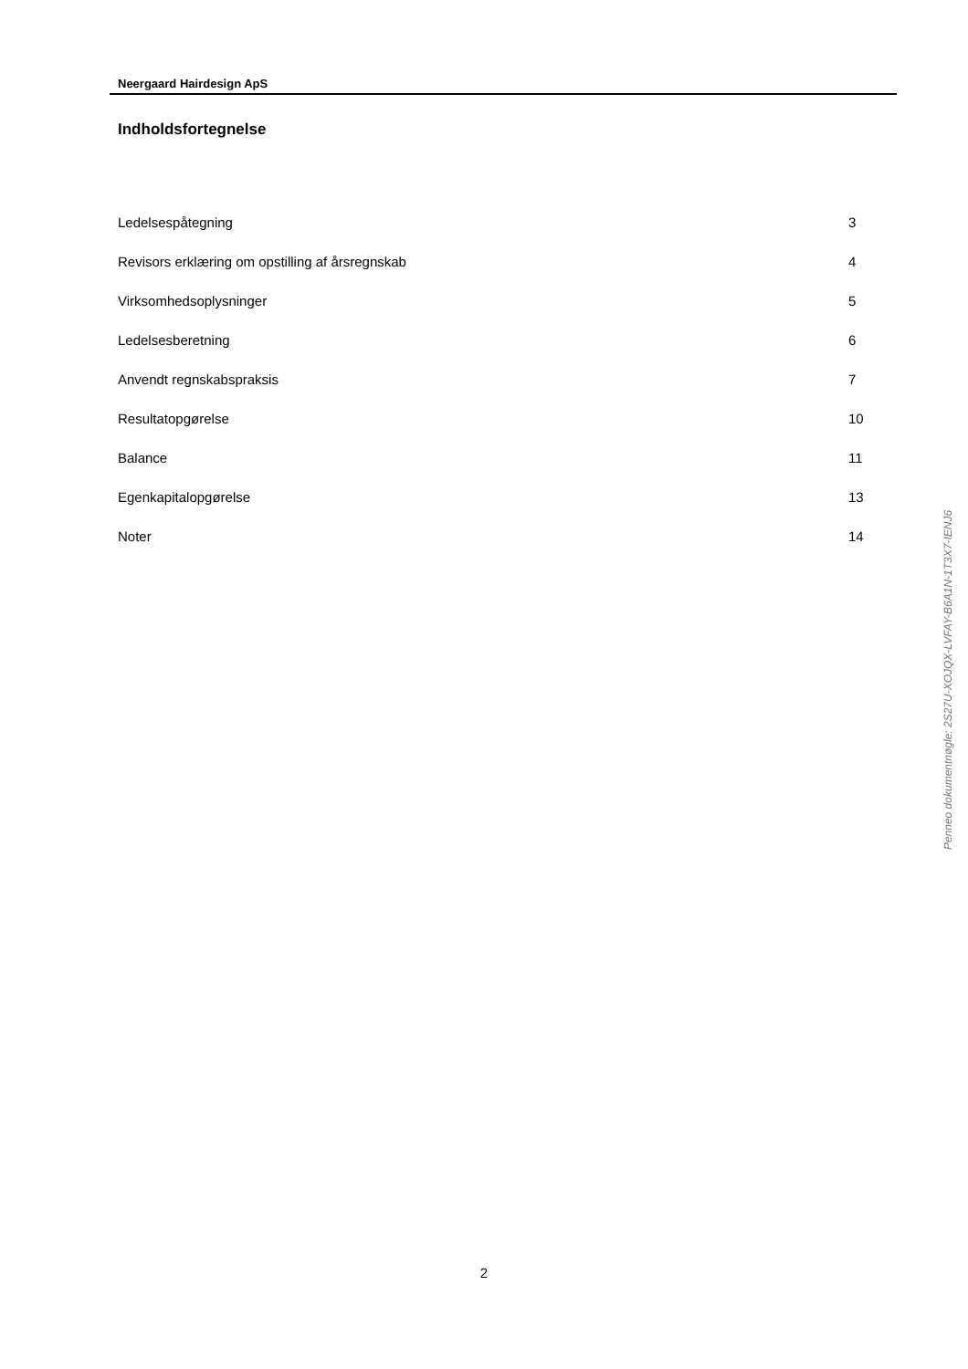Neergaard Hairdesign ApS
Indholdsfortegnelse
| Ledelsespåtegning | 3 |
| Revisors erklæring om opstilling af årsregnskab | 4 |
| Virksomhedsoplysninger | 5 |
| Ledelsesberetning | 6 |
| Anvendt regnskabspraksis | 7 |
| Resultatopgørelse | 10 |
| Balance | 11 |
| Egenkapitalopgørelse | 13 |
| Noter | 14 |
Penneo dokumentnøgle: 2S27U-XOJQX-LVFAY-B6A1N-1T3X7-IENJ6
2